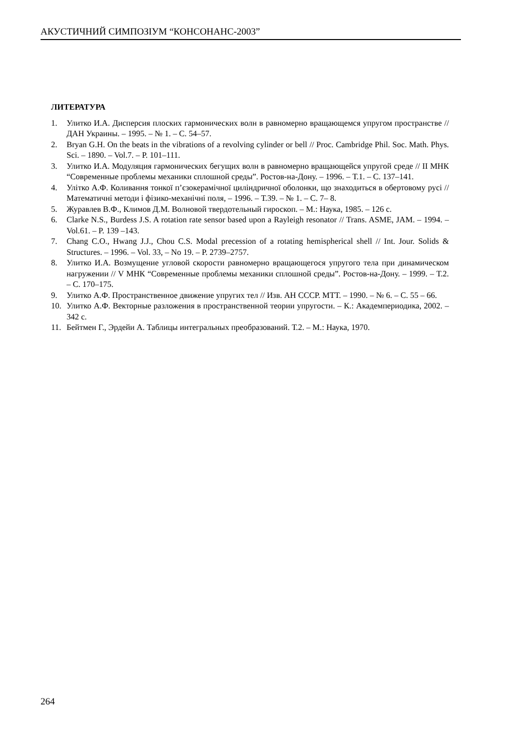АКУСТИЧНИЙ СИМПОЗІУМ “КОНСОНАНС-2003”
ЛИТЕРАТУРА
1. Улитко И.А. Дисперсия плоских гармонических волн в равномерно вращающемся упругом пространстве // ДАН Украины. – 1995. – № 1. – С. 54–57.
2. Bryan G.H. On the beats in the vibrations of a revolving cylinder or bell // Proc. Cambridge Phil. Soc. Math. Phys. Sci. – 1890. – Vol.7. – P. 101–111.
3. Улитко И.А. Модуляция гармонических бегущих волн в равномерно вращающейся упругой среде // II МНК “Современные проблемы механики сплошной среды”. Ростов-на-Дону. – 1996. – Т.1. – С. 137–141.
4. Улітко А.Ф. Коливання тонкої п’єзокерамічної циліндричної оболонки, що знаходиться в обертовому русі // Математичні методи і фізико-механічні поля, – 1996. – Т.39. – № 1. – С. 7– 8.
5. Журавлев В.Ф., Климов Д.М. Волновой твердотельный гироскоп. – М.: Наука, 1985. – 126 с.
6. Clarke N.S., Burdess J.S. A rotation rate sensor based upon a Rayleigh resonator // Trans. ASME, JAM. – 1994. – Vol.61. – P. 139 –143.
7. Chang C.O., Hwang J.J., Chou C.S. Modal precession of a rotating hemispherical shell // Int. Jour. Solids & Structures. – 1996. – Vol. 33, – No 19. – P. 2739–2757.
8. Улитко И.А. Возмущение угловой скорости равномерно вращающегося упругого тела при динамическом нагружении // V МНК “Современные проблемы механики сплошной среды”. Ростов-на-Дону. – 1999. – Т.2. – С. 170–175.
9. Улитко А.Ф. Пространственное движение упругих тел // Изв. АН СССР. МТТ. – 1990. – № 6. – С. 55 – 66.
10. Улитко А.Ф. Векторные разложения в пространственной теории упругости. – К.: Академпериодика, 2002. – 342 с.
11. Бейтмен Г., Эрдейи А. Таблицы интегральных преобразований. Т.2. – М.: Наука, 1970.
264